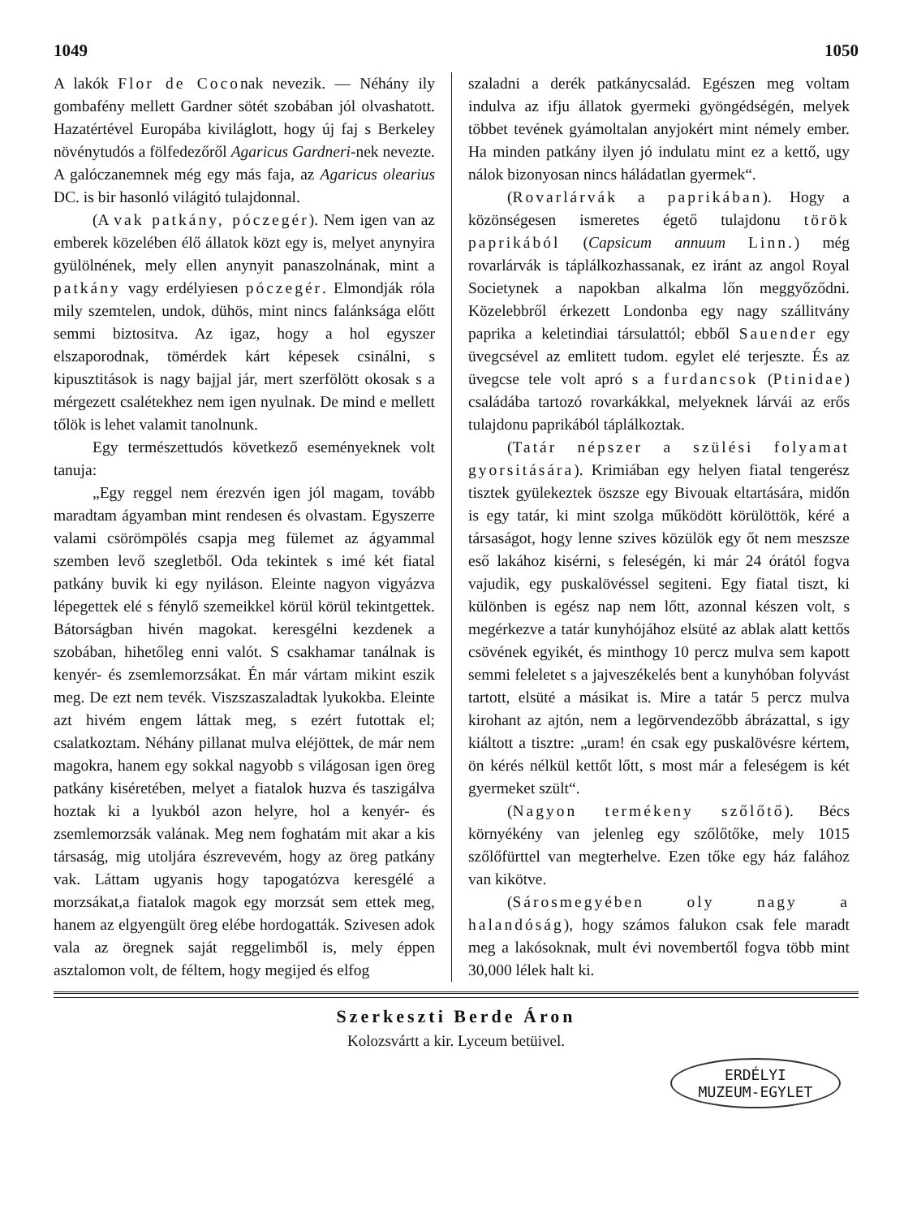1049 1050
A lakók Flor de Coconak nevezik. — Néhány ily gombafény mellett Gardner sötét szobában jól olvashatott. Hazatértével Europába kiviláglott, hogy új faj s Berkeley növénytudós a fölfedezőről Agaricus Gardneri-nek nevezte. A galóczanemnek még egy más faja, az Agaricus olearius DC. is bir hasonló világitó tulajdonnal.
(A vak patkány, póczegér). Nem igen van az emberek közelében élő állatok közt egy is, melyet anynyira gyülölnének, mely ellen anynyit panaszolnának, mint a patkány vagy erdélyiesen póczegér. Elmondják róla mily szemtelen, undok, dühös, mint nincs falánksága előtt semmi biztositva. Az igaz, hogy a hol egyszer elszaporodnak, tömérdek kárt képesek csinálni, s kipusztitások is nagy bajjal jár, mert szerfölött okosak s a mérgezett csalétekhez nem igen nyulnak. De mind e mellett tőlök is lehet valamit tanolnunk.
Egy természettudós következő eseményeknek volt tanuja:
„Egy reggel nem érezvén igen jól magam, tovább maradtam ágyamban mint rendesen és olvastam. Egyszerre valami csörömpölés csapja meg fülemet az ágyammal szemben levő szegletből. Oda tekintek s imé két fiatal patkány buvik ki egy nyiláson. Eleinte nagyon vigyázva lépegettek elé s fénylő szemeikkel körül körül tekintgettek. Bátorságban hivén magokat. keresgélni kezdenek a szobában, hihetőleg enni valót. S csakhamar tanálnak is kenyér- és zsemlemorzsákat. Én már vártam mikint eszik meg. De ezt nem tevék. Viszszaszaladtak lyukokba. Eleinte azt hivém engem láttak meg, s ezért futottak el; csalatkoztam. Néhány pillanat mulva eléjöttek, de már nem magokra, hanem egy sokkal nagyobb s világosan igen öreg patkány kiséretében, melyet a fiatalok huzva és taszigálva hoztak ki a lyukból azon helyre, hol a kenyér- és zsemlemorzsák valának. Meg nem foghatám mit akar a kis társaság, mig utoljára észrevevém, hogy az öreg patkány vak. Láttam ugyanis hogy tapogatózva keresgélé a morzsákat,a fiatalok magok egy morzsát sem ettek meg, hanem az elgyengült öreg elébe hordogatták. Szivesen adok vala az öregnek saját reggelimből is, mely éppen asztalomon volt, de féltem, hogy megijed és elfog
szaladni a derék patkánycsalád. Egészen meg voltam indulva az ifju állatok gyermeki gyöngédségén, melyek többet tevének gyámoltalan anyjokért mint némely ember. Ha minden patkány ilyen jó indulatu mint ez a kettő, ugy nálok bizonyosan nincs háládatlan gyermek“.
(Rovarlárvák a paprikában). Hogy a közönségesen ismeretes égető tulajdonu török paprikából (Capsicum annuum Linn.) még rovarlárvák is táplálkozhassanak, ez iránt az angol Royal Societynek a napokban alkalma lőn meggyőződni. Közelebbről érkezett Londonba egy nagy szállitvány paprika a keletindiai társulattól; ebből Sauender egy üvegcsével az emlitett tudom. egylet elé terjeszte. És az üvegcse tele volt apró s a furdancsok (Ptinidae) családába tartozó rovarkákkal, melyeknek lárvái az erős tulajdonu paprikából táplálkoztak.
(Tatár népszer a szülési folyamat gyorsitására). Krimiában egy helyen fiatal tengerész tisztek gyülekeztek öszsze egy Bivouak eltartására, midőn is egy tatár, ki mint szolga működött körülöttök, kéré a társaságot, hogy lenne szives közülök egy őt nem meszsze eső lakához kisérni, s feleségén, ki már 24 órától fogva vajudik, egy puskalövéssel segiteni. Egy fiatal tiszt, ki különben is egész nap nem lőtt, azonnal készen volt, s megérkezve a tatár kunyhójához elsüté az ablak alatt kettős csövének egyikét, és minthogy 10 percz mulva sem kapott semmi feleletet s a jajveszékelés bent a kunyhóban folyvást tartott, elsüté a másikat is. Mire a tatár 5 percz mulva kirohant az ajtón, nem a legörvendezőbb ábrázattal, s igy kiáltott a tisztre: „uram! én csak egy puskalövésre kértem, ön kérés nélkül kettőt lőtt, s most már a feleségem is két gyermeket szült“.
(Nagyon termékeny szőlőtő). Bécs környékény van jelenleg egy szőlőtőke, mely 1015 szőlőfürttel van megterhelve. Ezen tőke egy ház falához van kikötve.
(Sárosmegyében oly nagy a halandóság), hogy számos falukon csak fele maradt meg a lakósoknak, mult évi novembertől fogva több mint 30,000 lélek halt ki.
Szerkeszti Berde Áron
Kolozsvártt a kir. Lyceum betüivel.
ERDÉLYI
MUZEUM-EGYLET